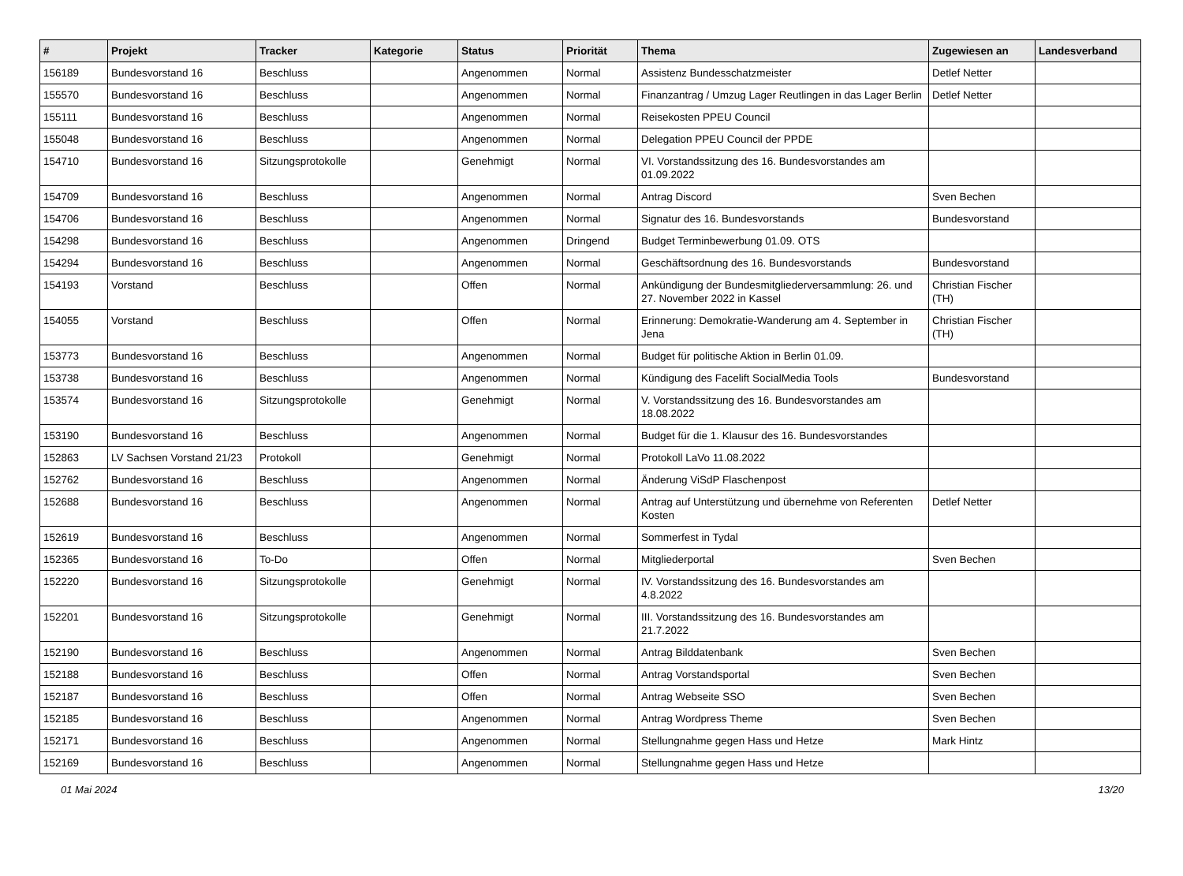| # | Projekt | Tracker | Kategorie | Status | Priorität | Thema | Zugewiesen an | Landesverband |
| --- | --- | --- | --- | --- | --- | --- | --- | --- |
| 156189 | Bundesvorstand 16 | Beschluss | | Angenommen | Normal | Assistenz Bundesschatzmeister | Detlef Netter | |
| 155570 | Bundesvorstand 16 | Beschluss | | Angenommen | Normal | Finanzantrag / Umzug Lager Reutlingen in das Lager Berlin | Detlef Netter | |
| 155111 | Bundesvorstand 16 | Beschluss | | Angenommen | Normal | Reisekosten PPEU Council | | |
| 155048 | Bundesvorstand 16 | Beschluss | | Angenommen | Normal | Delegation PPEU Council der PPDE | | |
| 154710 | Bundesvorstand 16 | Sitzungsprotokolle | | Genehmigt | Normal | VI. Vorstandssitzung des 16. Bundesvorstandes am 01.09.2022 | | |
| 154709 | Bundesvorstand 16 | Beschluss | | Angenommen | Normal | Antrag Discord | Sven Bechen | |
| 154706 | Bundesvorstand 16 | Beschluss | | Angenommen | Normal | Signatur des 16. Bundesvorstands | Bundesvorstand | |
| 154298 | Bundesvorstand 16 | Beschluss | | Angenommen | Dringend | Budget Terminbewerbung 01.09. OTS | | |
| 154294 | Bundesvorstand 16 | Beschluss | | Angenommen | Normal | Geschäftsordnung des 16. Bundesvorstands | Bundesvorstand | |
| 154193 | Vorstand | Beschluss | | Offen | Normal | Ankündigung der Bundesmitgliederversammlung: 26. und 27. November 2022 in Kassel | Christian Fischer (TH) | |
| 154055 | Vorstand | Beschluss | | Offen | Normal | Erinnerung: Demokratie-Wanderung am 4. September in Jena | Christian Fischer (TH) | |
| 153773 | Bundesvorstand 16 | Beschluss | | Angenommen | Normal | Budget für politische Aktion in Berlin 01.09. | | |
| 153738 | Bundesvorstand 16 | Beschluss | | Angenommen | Normal | Kündigung des Facelift SocialMedia Tools | Bundesvorstand | |
| 153574 | Bundesvorstand 16 | Sitzungsprotokolle | | Genehmigt | Normal | V. Vorstandssitzung des 16. Bundesvorstandes am 18.08.2022 | | |
| 153190 | Bundesvorstand 16 | Beschluss | | Angenommen | Normal | Budget für die 1. Klausur des 16. Bundesvorstandes | | |
| 152863 | LV Sachsen Vorstand 21/23 | Protokoll | | Genehmigt | Normal | Protokoll LaVo 11.08.2022 | | |
| 152762 | Bundesvorstand 16 | Beschluss | | Angenommen | Normal | Änderung ViSdP Flaschenpost | | |
| 152688 | Bundesvorstand 16 | Beschluss | | Angenommen | Normal | Antrag auf Unterstützung und übernehme von Referenten Kosten | Detlef Netter | |
| 152619 | Bundesvorstand 16 | Beschluss | | Angenommen | Normal | Sommerfest in Tydal | | |
| 152365 | Bundesvorstand 16 | To-Do | | Offen | Normal | Mitgliederportal | Sven Bechen | |
| 152220 | Bundesvorstand 16 | Sitzungsprotokolle | | Genehmigt | Normal | IV. Vorstandssitzung des 16. Bundesvorstandes am 4.8.2022 | | |
| 152201 | Bundesvorstand 16 | Sitzungsprotokolle | | Genehmigt | Normal | III. Vorstandssitzung des 16. Bundesvorstandes am 21.7.2022 | | |
| 152190 | Bundesvorstand 16 | Beschluss | | Angenommen | Normal | Antrag Bilddatenbank | Sven Bechen | |
| 152188 | Bundesvorstand 16 | Beschluss | | Offen | Normal | Antrag Vorstandsportal | Sven Bechen | |
| 152187 | Bundesvorstand 16 | Beschluss | | Offen | Normal | Antrag Webseite SSO | Sven Bechen | |
| 152185 | Bundesvorstand 16 | Beschluss | | Angenommen | Normal | Antrag Wordpress Theme | Sven Bechen | |
| 152171 | Bundesvorstand 16 | Beschluss | | Angenommen | Normal | Stellungnahme gegen Hass und Hetze | Mark Hintz | |
| 152169 | Bundesvorstand 16 | Beschluss | | Angenommen | Normal | Stellungnahme gegen Hass und Hetze | | |
01 Mai 2024 13/20